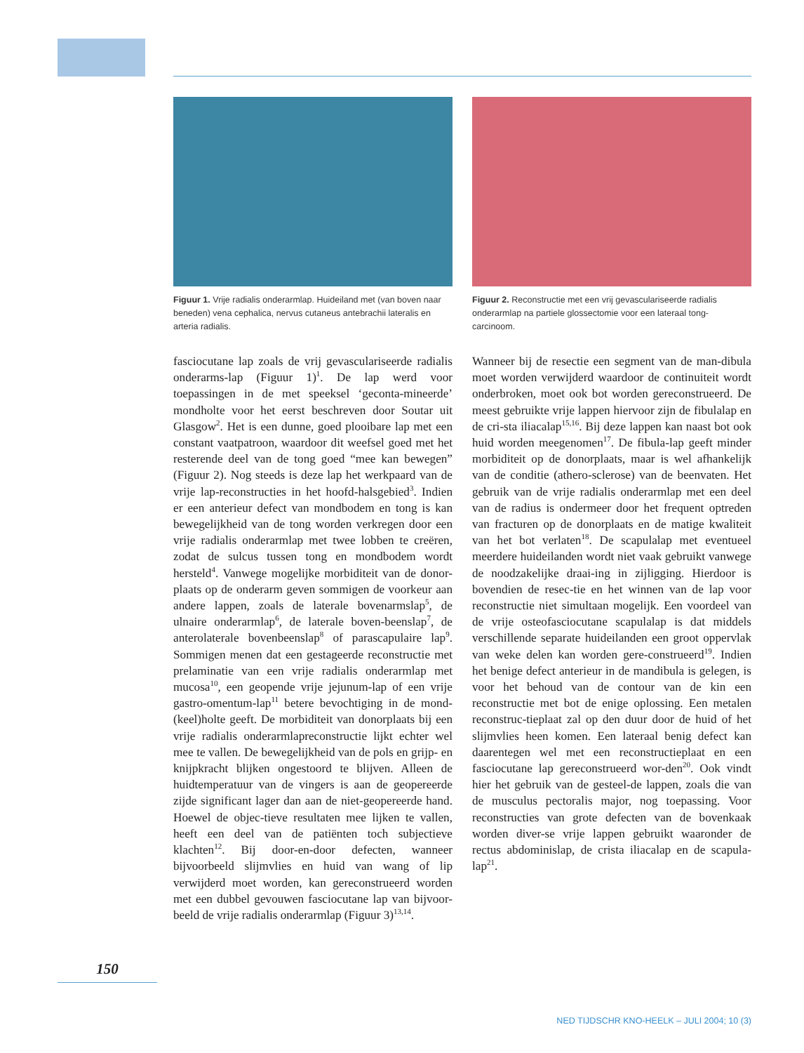Figuur 1. Vrije radialis onderarmlap. Huideiland met (van boven naar beneden) vena cephalica, nervus cutaneus antebrachii lateralis en arteria radialis.
Figuur 2. Reconstructie met een vrij gevasculariseerde radialis onderarmlap na partiele glossectomie voor een lateraal tong-carcinoom.
fasciocutane lap zoals de vrij gevasculariseerde radialis onderarms-lap (Figuur 1)<sup>1</sup>. De lap werd voor toepassingen in de met speeksel ‘geconta-mineerde’ mondholte voor het eerst beschreven door Soutar uit Glasgow<sup>2</sup>. Het is een dunne, goed plooibare lap met een constant vaatpatroon, waardoor dit weefsel goed met het resterende deel van de tong goed “mee kan bewegen” (Figuur 2). Nog steeds is deze lap het werkpaard van de vrije lap-reconstructies in het hoofd-halsgebied<sup>3</sup>. Indien er een anterieur defect van mondbodem en tong is kan bewegelijkheid van de tong worden verkregen door een vrije radialis onderarmlap met twee lobben te creëren, zodat de sulcus tussen tong en mondbodem wordt hersteld<sup>4</sup>. Vanwege mogelijke morbiditeit van de donor-plaats op de onderarm geven sommigen de voorkeur aan andere lappen, zoals de laterale bovenarmslap<sup>5</sup>, de ulnaire onderarmlap<sup>6</sup>, de laterale boven-beenslap<sup>7</sup>, de anterolaterale bovenbeenslap<sup>8</sup> of parascapulaire lap<sup>9</sup>. Sommigen menen dat een gestageerde reconstructie met prelaminatie van een vrije radialis onderarmlap met mucosa<sup>10</sup>, een geopende vrije jejunum-lap of een vrije gastro-omentum-lap<sup>11</sup> betere bevochtiging in de mond-(keel)holte geeft. De morbiditeit van donorplaats bij een vrije radialis onderarmlapreconstructie lijkt echter wel mee te vallen. De bewegelijkheid van de pols en grijp- en knijpkracht blijken ongestoord te blijven. Alleen de huidtemperatuur van de vingers is aan de geopereerde zijde significant lager dan aan de niet-geopereerde hand. Hoewel de objec-tieve resultaten mee lijken te vallen, heeft een deel van de patiënten toch subjectieve klachten<sup>12</sup>. Bij door-en-door defecten, wanneer bijvoorbeeld slijmvlies en huid van wang of lip verwijderd moet worden, kan gereconstrueerd worden met een dubbel gevouwen fasciocutane lap van bijvoor-beeld de vrije radialis onderarmlap (Figuur 3)<sup>13,14</sup>.
Wanneer bij de resectie een segment van de man-dibula moet worden verwijderd waardoor de continuiteit wordt onderbroken, moet ook bot worden gereconstrueerd. De meest gebruikte vrije lappen hiervoor zijn de fibulalap en de cri-sta iliacalap<sup>15,16</sup>. Bij deze lappen kan naast bot ook huid worden meegenomen<sup>17</sup>. De fibula-lap geeft minder morbiditeit op de donorplaats, maar is wel afhankelijk van de conditie (athero-sclerose) van de beenvaten. Het gebruik van de vrije radialis onderarmlap met een deel van de radius is ondermeer door het frequent optreden van fracturen op de donorplaats en de matige kwaliteit van het bot verlaten<sup>18</sup>. De scapulalap met eventueel meerdere huideilanden wordt niet vaak gebruikt vanwege de noodzakelijke draai-ing in zijligging. Hierdoor is bovendien de resec-tie en het winnen van de lap voor reconstructie niet simultaan mogelijk. Een voordeel van de vrije osteofasciocutane scapulalap is dat middels verschillende separate huideilanden een groot oppervlak van weke delen kan worden gere-construeerd<sup>19</sup>. Indien het benige defect anterieur in de mandibula is gelegen, is voor het behoud van de contour van de kin een reconstructie met bot de enige oplossing. Een metalen reconstruc-tieplaat zal op den duur door de huid of het slijmvlies heen komen. Een lateraal benig defect kan daarentegen wel met een reconstructieplaat en een fasciocutane lap gereconstrueerd wor-den<sup>20</sup>. Ook vindt hier het gebruik van de gesteel-de lappen, zoals die van de musculus pectoralis major, nog toepassing. Voor reconstructies van grote defecten van de bovenkaak worden diver-se vrije lappen gebruikt waaronder de rectus abdominislap, de crista iliacalap en de scapula-lap<sup>21</sup>.
150
NED TIJDSCHR KNO-HEELK – JULI 2004; 10 (3)